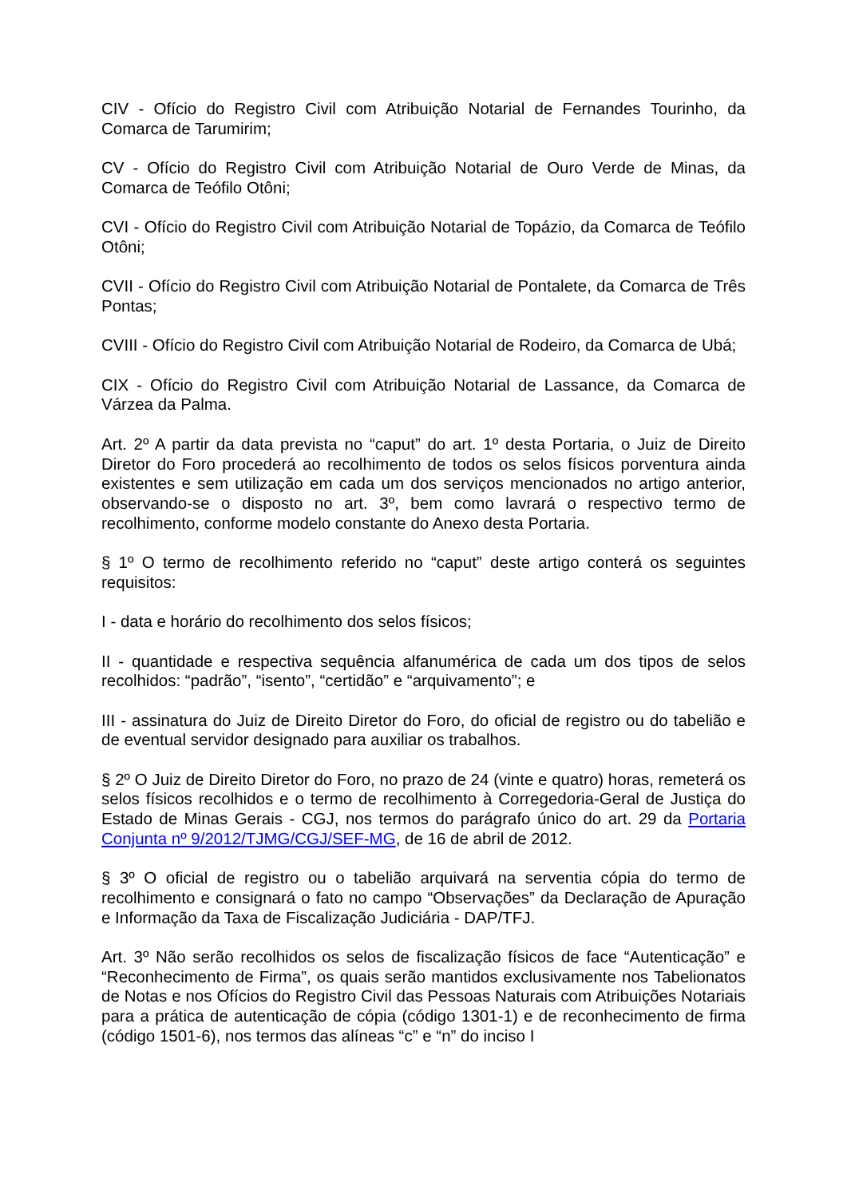CIV - Ofício do Registro Civil com Atribuição Notarial de Fernandes Tourinho, da Comarca de Tarumirim;
CV - Ofício do Registro Civil com Atribuição Notarial de Ouro Verde de Minas, da Comarca de Teófilo Otôni;
CVI - Ofício do Registro Civil com Atribuição Notarial de Topázio, da Comarca de Teófilo Otôni;
CVII - Ofício do Registro Civil com Atribuição Notarial de Pontalete, da Comarca de Três Pontas;
CVIII - Ofício do Registro Civil com Atribuição Notarial de Rodeiro, da Comarca de Ubá;
CIX - Ofício do Registro Civil com Atribuição Notarial de Lassance, da Comarca de Várzea da Palma.
Art. 2º A partir da data prevista no “caput” do art. 1º desta Portaria, o Juiz de Direito Diretor do Foro procederá ao recolhimento de todos os selos físicos porventura ainda existentes e sem utilização em cada um dos serviços mencionados no artigo anterior, observando-se o disposto no art. 3º, bem como lavrará o respectivo termo de recolhimento, conforme modelo constante do Anexo desta Portaria.
§ 1º O termo de recolhimento referido no “caput” deste artigo conterá os seguintes requisitos:
I - data e horário do recolhimento dos selos físicos;
II - quantidade e respectiva sequência alfanumérica de cada um dos tipos de selos recolhidos: “padrão”, “isento”, “certidão” e “arquivamento”; e
III - assinatura do Juiz de Direito Diretor do Foro, do oficial de registro ou do tabelião e de eventual servidor designado para auxiliar os trabalhos.
§ 2º O Juiz de Direito Diretor do Foro, no prazo de 24 (vinte e quatro) horas, remeterá os selos físicos recolhidos e o termo de recolhimento à Corregedoria-Geral de Justiça do Estado de Minas Gerais - CGJ, nos termos do parágrafo único do art. 29 da Portaria Conjunta nº 9/2012/TJMG/CGJ/SEF-MG, de 16 de abril de 2012.
§ 3º O oficial de registro ou o tabelião arquivará na serventia cópia do termo de recolhimento e consignará o fato no campo “Observações” da Declaração de Apuração e Informação da Taxa de Fiscalização Judiciária - DAP/TFJ.
Art. 3º Não serão recolhidos os selos de fiscalização físicos de face “Autenticação” e “Reconhecimento de Firma”, os quais serão mantidos exclusivamente nos Tabelionatos de Notas e nos Ofícios do Registro Civil das Pessoas Naturais com Atribuições Notariais para a prática de autenticação de cópia (código 1301-1) e de reconhecimento de firma (código 1501-6), nos termos das alíneas “c” e “n” do inciso I